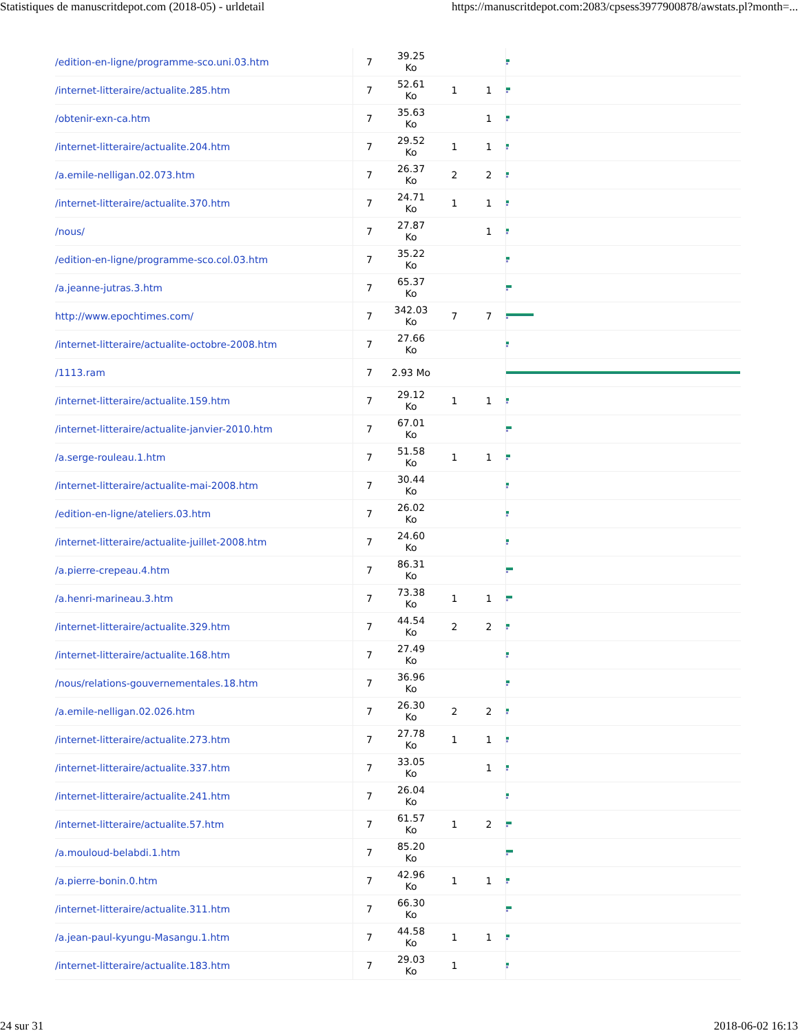Statistiques de manuscritdepot.com (2018-05) - urldetail https://manuscritdepot.com:2083/cpsess3977900878/awstats.pl?month=...
| /edition-en-ligne/programme-sco.uni.03.htm | 7 | 39.25 Ko | | | |
| /internet-litteraire/actualite.285.htm | 7 | 52.61 Ko | 1 | 1 | |
| /obtenir-exn-ca.htm | 7 | 35.63 Ko | | 1 | |
| /internet-litteraire/actualite.204.htm | 7 | 29.52 Ko | 1 | 1 | |
| /a.emile-nelligan.02.073.htm | 7 | 26.37 Ko | 2 | 2 | |
| /internet-litteraire/actualite.370.htm | 7 | 24.71 Ko | 1 | 1 | |
| /nous/ | 7 | 27.87 Ko | | 1 | |
| /edition-en-ligne/programme-sco.col.03.htm | 7 | 35.22 Ko | | | |
| /a.jeanne-jutras.3.htm | 7 | 65.37 Ko | | | |
| http://www.epochtimes.com/ | 7 | 342.03 Ko | 7 | 7 | |
| /internet-litteraire/actualite-octobre-2008.htm | 7 | 27.66 Ko | | | |
| /1113.ram | 7 | 2.93 Mo | | | |
| /internet-litteraire/actualite.159.htm | 7 | 29.12 Ko | 1 | 1 | |
| /internet-litteraire/actualite-janvier-2010.htm | 7 | 67.01 Ko | | | |
| /a.serge-rouleau.1.htm | 7 | 51.58 Ko | 1 | 1 | |
| /internet-litteraire/actualite-mai-2008.htm | 7 | 30.44 Ko | | | |
| /edition-en-ligne/ateliers.03.htm | 7 | 26.02 Ko | | | |
| /internet-litteraire/actualite-juillet-2008.htm | 7 | 24.60 Ko | | | |
| /a.pierre-crepeau.4.htm | 7 | 86.31 Ko | | | |
| /a.henri-marineau.3.htm | 7 | 73.38 Ko | 1 | 1 | |
| /internet-litteraire/actualite.329.htm | 7 | 44.54 Ko | 2 | 2 | |
| /internet-litteraire/actualite.168.htm | 7 | 27.49 Ko | | | |
| /nous/relations-gouvernementales.18.htm | 7 | 36.96 Ko | | | |
| /a.emile-nelligan.02.026.htm | 7 | 26.30 Ko | 2 | 2 | |
| /internet-litteraire/actualite.273.htm | 7 | 27.78 Ko | 1 | 1 | |
| /internet-litteraire/actualite.337.htm | 7 | 33.05 Ko | | 1 | |
| /internet-litteraire/actualite.241.htm | 7 | 26.04 Ko | | | |
| /internet-litteraire/actualite.57.htm | 7 | 61.57 Ko | 1 | 2 | |
| /a.mouloud-belabdi.1.htm | 7 | 85.20 Ko | | | |
| /a.pierre-bonin.0.htm | 7 | 42.96 Ko | 1 | 1 | |
| /internet-litteraire/actualite.311.htm | 7 | 66.30 Ko | | | |
| /a.jean-paul-kyungu-Masangu.1.htm | 7 | 44.58 Ko | 1 | 1 | |
| /internet-litteraire/actualite.183.htm | 7 | 29.03 Ko | 1 | | |
24 sur 31 2018-06-02 16:13